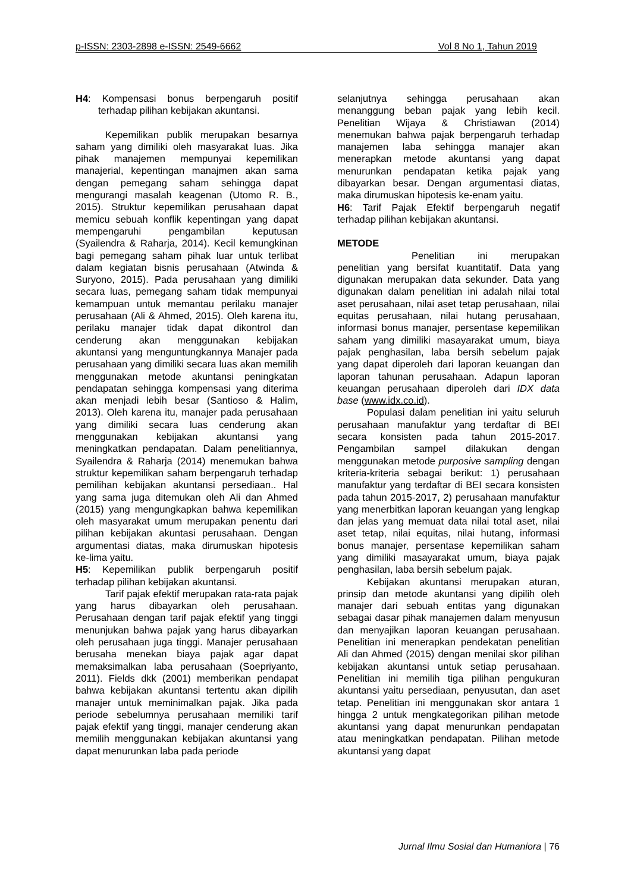p-ISSN: 2303-2898 e-ISSN: 2549-6662 Vol 8 No 1, Tahun 2019
H4: Kompensasi bonus berpengaruh positif terhadap pilihan kebijakan akuntansi.
Kepemilikan publik merupakan besarnya saham yang dimiliki oleh masyarakat luas. Jika pihak manajemen mempunyai kepemilikan manajerial, kepentingan manajmen akan sama dengan pemegang saham sehingga dapat mengurangi masalah keagenan (Utomo R. B., 2015). Struktur kepemilikan perusahaan dapat memicu sebuah konflik kepentingan yang dapat mempengaruhi pengambilan keputusan (Syailendra & Raharja, 2014). Kecil kemungkinan bagi pemegang saham pihak luar untuk terlibat dalam kegiatan bisnis perusahaan (Atwinda & Suryono, 2015). Pada perusahaan yang dimiliki secara luas, pemegang saham tidak mempunyai kemampuan untuk memantau perilaku manajer perusahaan (Ali & Ahmed, 2015). Oleh karena itu, perilaku manajer tidak dapat dikontrol dan cenderung akan menggunakan kebijakan akuntansi yang menguntungkannya Manajer pada perusahaan yang dimiliki secara luas akan memilih menggunakan metode akuntansi peningkatan pendapatan sehingga kompensasi yang diterima akan menjadi lebih besar (Santioso & Halim, 2013). Oleh karena itu, manajer pada perusahaan yang dimiliki secara luas cenderung akan menggunakan kebijakan akuntansi yang meningkatkan pendapatan. Dalam penelitiannya, Syailendra & Raharja (2014) menemukan bahwa struktur kepemilikan saham berpengaruh terhadap pemilihan kebijakan akuntansi persediaan.. Hal yang sama juga ditemukan oleh Ali dan Ahmed (2015) yang mengungkapkan bahwa kepemilikan oleh masyarakat umum merupakan penentu dari pilihan kebijakan akuntasi perusahaan. Dengan argumentasi diatas, maka dirumuskan hipotesis ke-lima yaitu.
H5: Kepemilikan publik berpengaruh positif terhadap pilihan kebijakan akuntansi.
Tarif pajak efektif merupakan rata-rata pajak yang harus dibayarkan oleh perusahaan. Perusahaan dengan tarif pajak efektif yang tinggi menunjukan bahwa pajak yang harus dibayarkan oleh perusahaan juga tinggi. Manajer perusahaan berusaha menekan biaya pajak agar dapat memaksimalkan laba perusahaan (Soepriyanto, 2011). Fields dkk (2001) memberikan pendapat bahwa kebijakan akuntansi tertentu akan dipilih manajer untuk meminimalkan pajak. Jika pada periode sebelumnya perusahaan memiliki tarif pajak efektif yang tinggi, manajer cenderung akan memilih menggunakan kebijakan akuntansi yang dapat menurunkan laba pada periode
selanjutnya sehingga perusahaan akan menanggung beban pajak yang lebih kecil. Penelitian Wijaya & Christiawan (2014) menemukan bahwa pajak berpengaruh terhadap manajemen laba sehingga manajer akan menerapkan metode akuntansi yang dapat menurunkan pendapatan ketika pajak yang dibayarkan besar. Dengan argumentasi diatas, maka dirumuskan hipotesis ke-enam yaitu.
H6: Tarif Pajak Efektif berpengaruh negatif terhadap pilihan kebijakan akuntansi.
METODE
Penelitian ini merupakan penelitian yang bersifat kuantitatif. Data yang digunakan merupakan data sekunder. Data yang digunakan dalam penelitian ini adalah nilai total aset perusahaan, nilai aset tetap perusahaan, nilai equitas perusahaan, nilai hutang perusahaan, informasi bonus manajer, persentase kepemilikan saham yang dimiliki masayarakat umum, biaya pajak penghasilan, laba bersih sebelum pajak yang dapat diperoleh dari laporan keuangan dan laporan tahunan perusahaan. Adapun laporan keuangan perusahaan diperoleh dari IDX data base (www.idx.co.id).
Populasi dalam penelitian ini yaitu seluruh perusahaan manufaktur yang terdaftar di BEI secara konsisten pada tahun 2015-2017. Pengambilan sampel dilakukan dengan menggunakan metode purposive sampling dengan kriteria-kriteria sebagai berikut: 1) perusahaan manufaktur yang terdaftar di BEI secara konsisten pada tahun 2015-2017, 2) perusahaan manufaktur yang menerbitkan laporan keuangan yang lengkap dan jelas yang memuat data nilai total aset, nilai aset tetap, nilai equitas, nilai hutang, informasi bonus manajer, persentase kepemilikan saham yang dimiliki masayarakat umum, biaya pajak penghasilan, laba bersih sebelum pajak.
Kebijakan akuntansi merupakan aturan, prinsip dan metode akuntansi yang dipilih oleh manajer dari sebuah entitas yang digunakan sebagai dasar pihak manajemen dalam menyusun dan menyajikan laporan keuangan perusahaan. Penelitian ini menerapkan pendekatan penelitian Ali dan Ahmed (2015) dengan menilai skor pilihan kebijakan akuntansi untuk setiap perusahaan. Penelitian ini memilih tiga pilihan pengukuran akuntansi yaitu persediaan, penyusutan, dan aset tetap. Penelitian ini menggunakan skor antara 1 hingga 2 untuk mengkategorikan pilihan metode akuntansi yang dapat menurunkan pendapatan atau meningkatkan pendapatan. Pilihan metode akuntansi yang dapat
Jurnal Ilmu Sosial dan Humaniora | 76